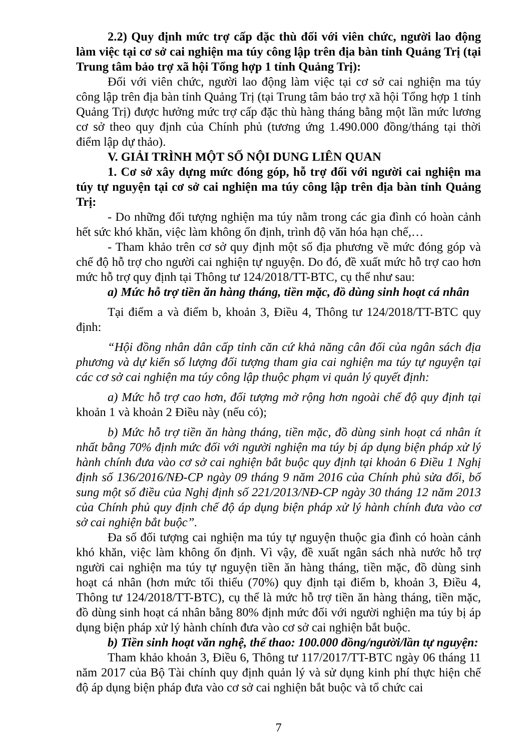2.2) Quy định mức trợ cấp đặc thù đối với viên chức, người lao động làm việc tại cơ sở cai nghiện ma túy công lập trên địa bàn tỉnh Quảng Trị (tại Trung tâm bảo trợ xã hội Tổng hợp 1 tỉnh Quảng Trị):
Đối với viên chức, người lao động làm việc tại cơ sở cai nghiện ma túy công lập trên địa bàn tỉnh Quảng Trị (tại Trung tâm bảo trợ xã hội Tổng hợp 1 tỉnh Quảng Trị) được hưởng mức trợ cấp đặc thù hàng tháng bằng một lần mức lương cơ sở theo quy định của Chính phủ (tương ứng 1.490.000 đồng/tháng tại thời điểm lập dự thảo).
V. GIẢI TRÌNH MỘT SỐ NỘI DUNG LIÊN QUAN
1. Cơ sở xây dựng mức đóng góp, hỗ trợ đối với người cai nghiện ma túy tự nguyện tại cơ sở cai nghiện ma túy công lập trên địa bàn tỉnh Quảng Trị:
- Do những đối tượng nghiện ma túy nằm trong các gia đình có hoàn cảnh hết sức khó khăn, việc làm không ổn định, trình độ văn hóa hạn chế,…
- Tham khảo trên cơ sở quy định một số địa phương về mức đóng góp và chế độ hỗ trợ cho người cai nghiện tự nguyện. Do đó, đề xuất mức hỗ trợ cao hơn mức hỗ trợ quy định tại Thông tư 124/2018/TT-BTC, cụ thể như sau:
a) Mức hỗ trợ tiền ăn hàng tháng, tiền mặc, đồ dùng sinh hoạt cá nhân
Tại điểm a và điểm b, khoản 3, Điều 4, Thông tư 124/2018/TT-BTC quy định:
“Hội đồng nhân dân cấp tỉnh căn cứ khả năng cân đối của ngân sách địa phương và dự kiến số lượng đối tượng tham gia cai nghiện ma túy tự nguyện tại các cơ sở cai nghiện ma túy công lập thuộc phạm vi quản lý quyết định:
a) Mức hỗ trợ cao hơn, đối tượng mở rộng hơn ngoài chế độ quy định tại khoản 1 và khoản 2 Điều này (nếu có);
b) Mức hỗ trợ tiền ăn hàng tháng, tiền mặc, đồ dùng sinh hoạt cá nhân ít nhất bằng 70% định mức đối với người nghiện ma túy bị áp dụng biện pháp xử lý hành chính đưa vào cơ sở cai nghiện bắt buộc quy định tại khoản 6 Điều 1 Nghị định số 136/2016/NĐ-CP ngày 09 tháng 9 năm 2016 của Chính phủ sửa đổi, bổ sung một số điều của Nghị định số 221/2013/NĐ-CP ngày 30 tháng 12 năm 2013 của Chính phủ quy định chế độ áp dụng biện pháp xử lý hành chính đưa vào cơ sở cai nghiện bắt buộc”.
Đa số đối tượng cai nghiện ma túy tự nguyện thuộc gia đình có hoàn cảnh khó khăn, việc làm không ổn định. Vì vậy, đề xuất ngân sách nhà nước hỗ trợ người cai nghiện ma túy tự nguyện tiền ăn hàng tháng, tiền mặc, đồ dùng sinh hoạt cá nhân (hơn mức tối thiểu (70%) quy định tại điểm b, khoản 3, Điều 4, Thông tư 124/2018/TT-BTC), cụ thể là mức hỗ trợ tiền ăn hàng tháng, tiền mặc, đồ dùng sinh hoạt cá nhân bằng 80% định mức đối với người nghiện ma túy bị áp dụng biện pháp xử lý hành chính đưa vào cơ sở cai nghiện bắt buộc.
b) Tiền sinh hoạt văn nghệ, thể thao: 100.000 đồng/người/lần tự nguyện:
Tham khảo khoản 3, Điều 6, Thông tư 117/2017/TT-BTC ngày 06 tháng 11 năm 2017 của Bộ Tài chính quy định quản lý và sử dụng kinh phí thực hiện chế độ áp dụng biện pháp đưa vào cơ sở cai nghiện bắt buộc và tổ chức cai
7